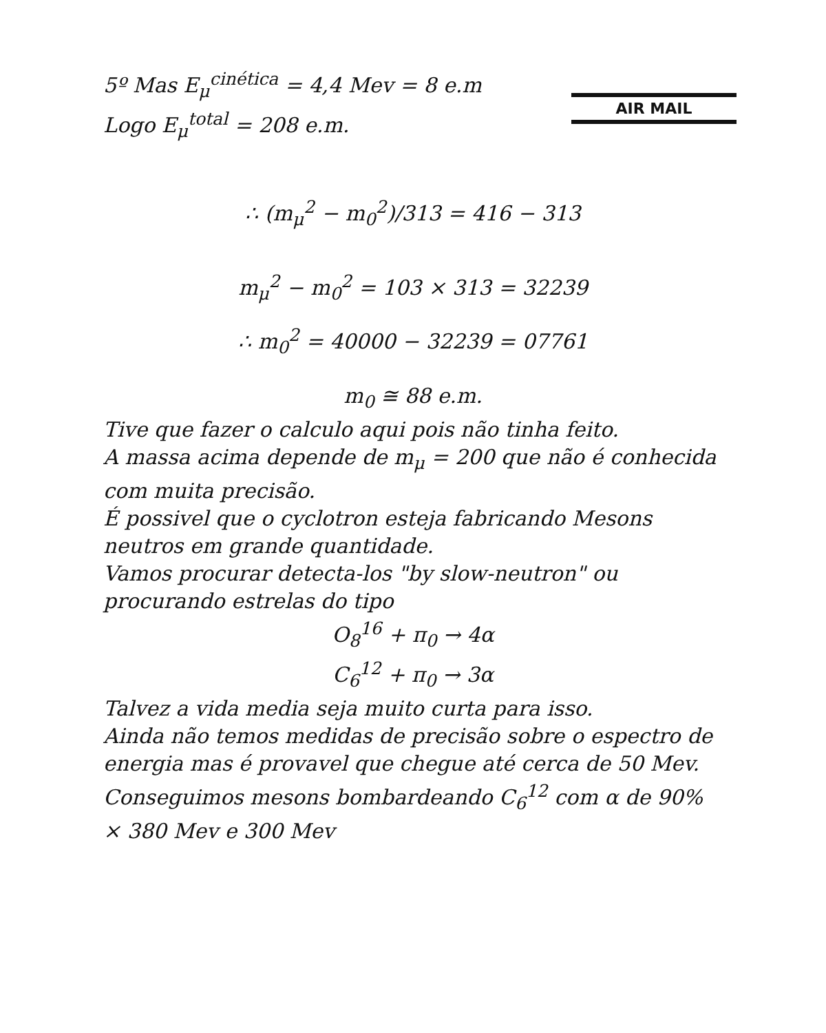AIR MAIL
5º Mas E<sub>μ</sub><sup>cinética</sup> = 4,4 Mev = 8 e.m
Logo E<sub>μ</sub><sup>total</sup> = 208 e.m.
∴ (m<sub>μ</sub><sup>2</sup> − m<sub>0</sub><sup>2</sup>)/313 = 416 − 313
m<sub>μ</sub><sup>2</sup> − m<sub>0</sub><sup>2</sup> = 103 × 313 = 32239
∴ m<sub>0</sub><sup>2</sup> = 40000 − 32239 = 07761
m<sub>0</sub> ≅ 88 e.m.
Tive que fazer o calculo aqui pois não tinha feito.
A massa acima depende de m<sub>μ</sub> = 200 que não é conhecida com muita precisão.
É possivel que o cyclotron esteja fabricando Mesons neutros em grande quantidade.
Vamos procurar detecta-los "by slow-neutron" ou procurando estrelas do tipo
O<sub>8</sub><sup>16</sup> + π<sub>0</sub> → 4α
C<sub>6</sub><sup>12</sup> + π<sub>0</sub> → 3α
Talvez a vida media seja muito curta para isso.
Ainda não temos medidas de precisão sobre o espectro de energia mas é provavel que chegue até cerca de 50 Mev.
Conseguimos mesons bombardeando C<sub>6</sub><sup>12</sup> com α de 90% × 380 Mev e 300 Mev